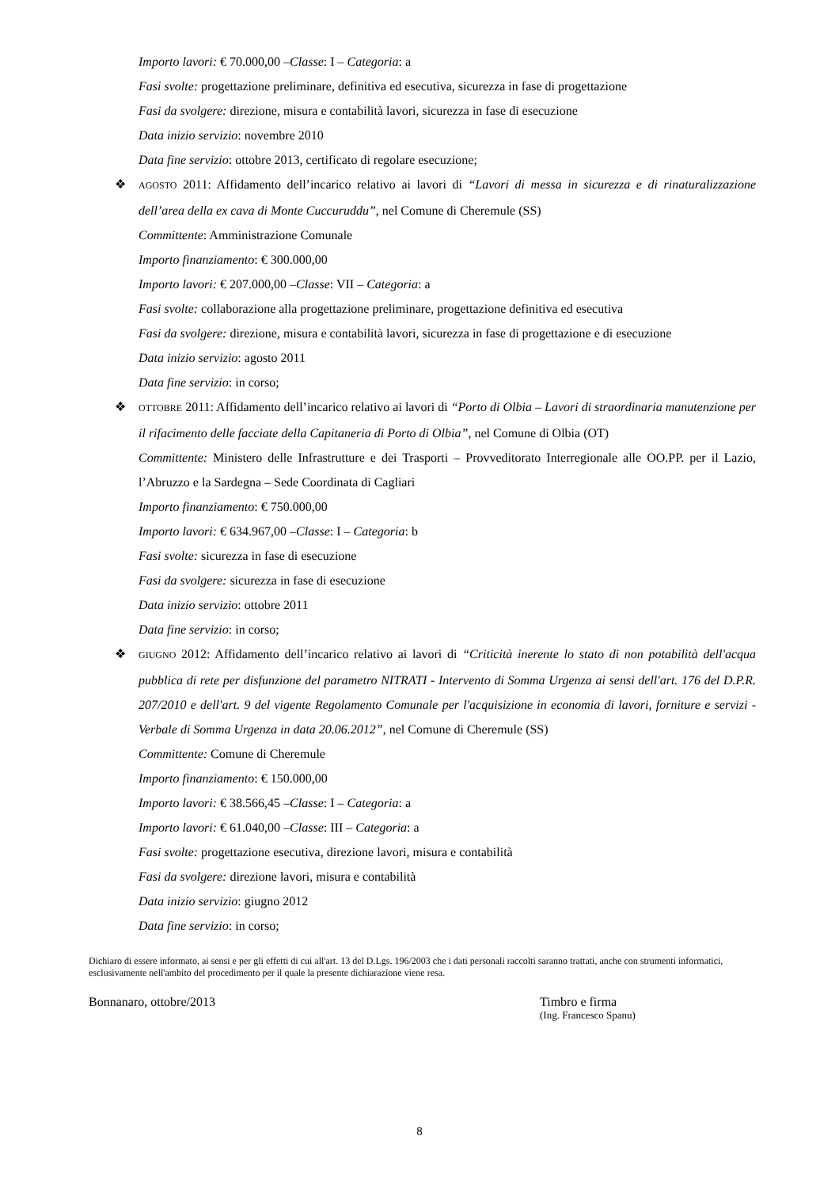Importo lavori: € 70.000,00 –Classe: I – Categoria: a
Fasi svolte: progettazione preliminare, definitiva ed esecutiva, sicurezza in fase di progettazione
Fasi da svolgere: direzione, misura e contabilità lavori, sicurezza in fase di esecuzione
Data inizio servizio: novembre 2010
Data fine servizio: ottobre 2013, certificato di regolare esecuzione;
❖ AGOSTO 2011: Affidamento dell’incarico relativo ai lavori di “Lavori di messa in sicurezza e di rinaturalizzazione dell’area della ex cava di Monte Cuccuruddu”, nel Comune di Cheremule (SS)
Committente: Amministrazione Comunale
Importo finanziamento: € 300.000,00
Importo lavori: € 207.000,00 –Classe: VII – Categoria: a
Fasi svolte: collaborazione alla progettazione preliminare, progettazione definitiva ed esecutiva
Fasi da svolgere: direzione, misura e contabilità lavori, sicurezza in fase di progettazione e di esecuzione
Data inizio servizio: agosto 2011
Data fine servizio: in corso;
❖ OTTOBRE 2011: Affidamento dell’incarico relativo ai lavori di “Porto di Olbia – Lavori di straordinaria manutenzione per il rifacimento delle facciate della Capitaneria di Porto di Olbia”, nel Comune di Olbia (OT)
Committente: Ministero delle Infrastrutture e dei Trasporti – Provveditorato Interregionale alle OO.PP. per il Lazio, l’Abruzzo e la Sardegna – Sede Coordinata di Cagliari
Importo finanziamento: € 750.000,00
Importo lavori: € 634.967,00 –Classe: I – Categoria: b
Fasi svolte: sicurezza in fase di esecuzione
Fasi da svolgere: sicurezza in fase di esecuzione
Data inizio servizio: ottobre 2011
Data fine servizio: in corso;
❖ GIUGNO 2012: Affidamento dell’incarico relativo ai lavori di “Criticità inerente lo stato di non potabilità dell'acqua pubblica di rete per disfunzione del parametro NITRATI - Intervento di Somma Urgenza ai sensi dell'art. 176 del D.P.R. 207/2010 e dell'art. 9 del vigente Regolamento Comunale per l'acquisizione in economia di lavori, forniture e servizi - Verbale di Somma Urgenza in data 20.06.2012”, nel Comune di Cheremule (SS)
Committente: Comune di Cheremule
Importo finanziamento: € 150.000,00
Importo lavori: € 38.566,45 –Classe: I – Categoria: a
Importo lavori: € 61.040,00 –Classe: III – Categoria: a
Fasi svolte: progettazione esecutiva, direzione lavori, misura e contabilità
Fasi da svolgere: direzione lavori, misura e contabilità
Data inizio servizio: giugno 2012
Data fine servizio: in corso;
Dichiaro di essere informato, ai sensi e per gli effetti di cui all'art. 13 del D.Lgs. 196/2003 che i dati personali raccolti saranno trattati, anche con strumenti informatici, esclusivamente nell'ambito del procedimento per il quale la presente dichiarazione viene resa.
Bonnanaro, ottobre/2013 Timbro e firma
(Ing. Francesco Spanu)
8